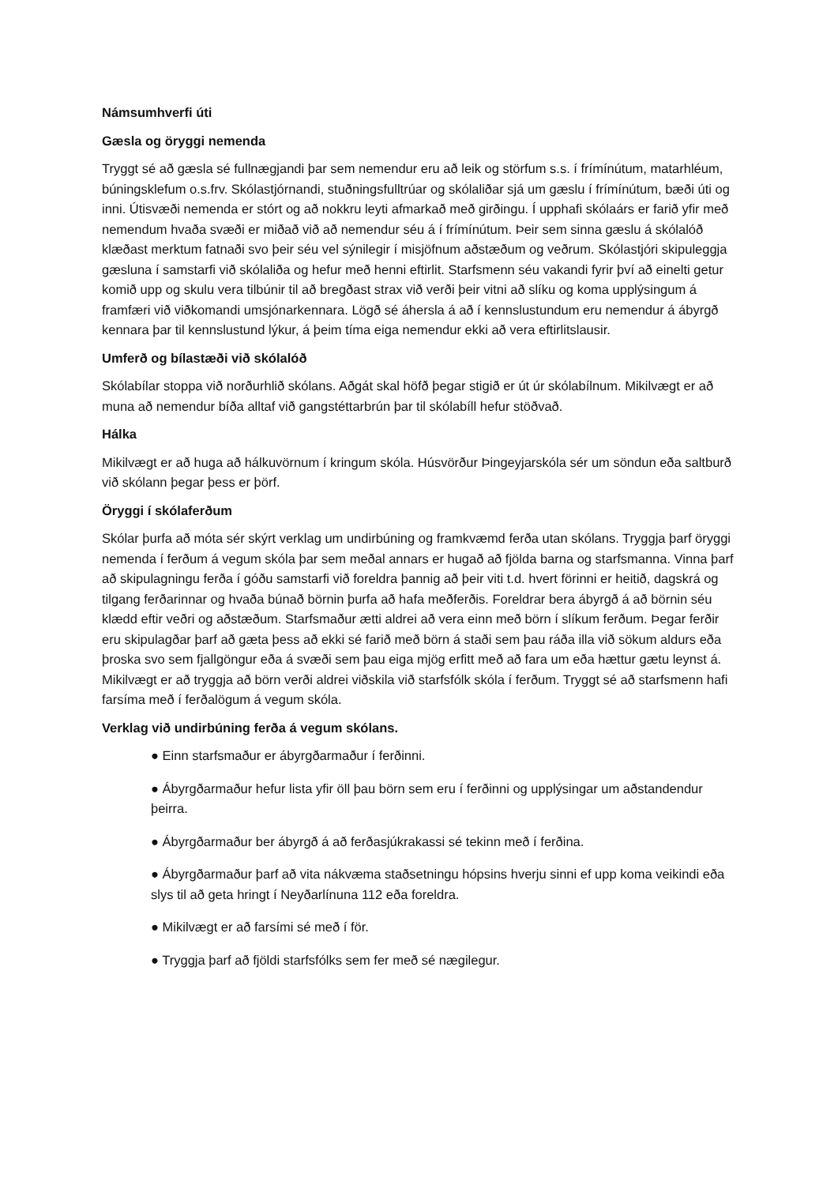Námsumhverfi úti
Gæsla og öryggi nemenda
Tryggt sé að gæsla sé fullnægjandi þar sem nemendur eru að leik og störfum s.s. í frímínútum, matarhléum, búningsklefum o.s.frv. Skólastjórnandi, stuðningsfulltrúar og skólaliðar sjá um gæslu í frímínútum, bæði úti og inni. Útisvæði nemenda er stórt og að nokkru leyti afmarkað með girðingu. Í upphafi skólaárs er farið yfir með nemendum hvaða svæði er miðað við að nemendur séu á í frímínútum. Þeir sem sinna gæslu á skólalóð klæðast merktum fatnaði svo þeir séu vel sýnilegir í misjöfnum aðstæðum og veðrum. Skólastjóri skipuleggja gæsluna í samstarfi við skólaliða og hefur með henni eftirlit. Starfsmenn séu vakandi fyrir því að einelti getur komið upp og skulu vera tilbúnir til að bregðast strax við verði þeir vitni að slíku og koma upplýsingum á framfæri við viðkomandi umsjónarkennara. Lögð sé áhersla á að í kennslustundum eru nemendur á ábyrgð kennara þar til kennslustund lýkur, á þeim tíma eiga nemendur ekki að vera eftirlitslausir.
Umferð og bílastæði við skólalóð
Skólabílar stoppa við norðurhlið skólans. Aðgát skal höfð þegar stigið er út úr skólabílnum. Mikilvægt er að muna að nemendur bíða alltaf við gangstéttarbrún þar til skólabíll hefur stöðvað.
Hálka
Mikilvægt er að huga að hálkuvörnum í kringum skóla. Húsvörður Þingeyjarskóla sér um söndun eða saltburð við skólann þegar þess er þörf.
Öryggi í skólaferðum
Skólar þurfa að móta sér skýrt verklag um undirbúning og framkvæmd ferða utan skólans. Tryggja þarf öryggi nemenda í ferðum á vegum skóla þar sem meðal annars er hugað að fjölda barna og starfsmanna. Vinna þarf að skipulagningu ferða í góðu samstarfi við foreldra þannig að þeir viti t.d. hvert förinni er heitið, dagskrá og tilgang ferðarinnar og hvaða búnað börnin þurfa að hafa meðferðis. Foreldrar bera ábyrgð á að börnin séu klædd eftir veðri og aðstæðum. Starfsmaður ætti aldrei að vera einn með börn í slíkum ferðum. Þegar ferðir eru skipulagðar þarf að gæta þess að ekki sé farið með börn á staði sem þau ráða illa við sökum aldurs eða þroska svo sem fjallgöngur eða á svæði sem þau eiga mjög erfitt með að fara um eða hættur gætu leynst á. Mikilvægt er að tryggja að börn verði aldrei viðskila við starfsfólk skóla í ferðum. Tryggt sé að starfsmenn hafi farsíma með í ferðalögum á vegum skóla.
Verklag við undirbúning ferða á vegum skólans.
● Einn starfsmaður er ábyrgðarmaður í ferðinni.
● Ábyrgðarmaður hefur lista yfir öll þau börn sem eru í ferðinni og upplýsingar um aðstandendur þeirra.
● Ábyrgðarmaður ber ábyrgð á að ferðasjúkrakassi sé tekinn með í ferðina.
● Ábyrgðarmaður þarf að vita nákvæma staðsetningu hópsins hverju sinni ef upp koma veikindi eða slys til að geta hringt í Neyðarlínuna 112 eða foreldra.
● Mikilvægt er að farsími sé með í för.
● Tryggja þarf að fjöldi starfsfólks sem fer með sé nægilegur.